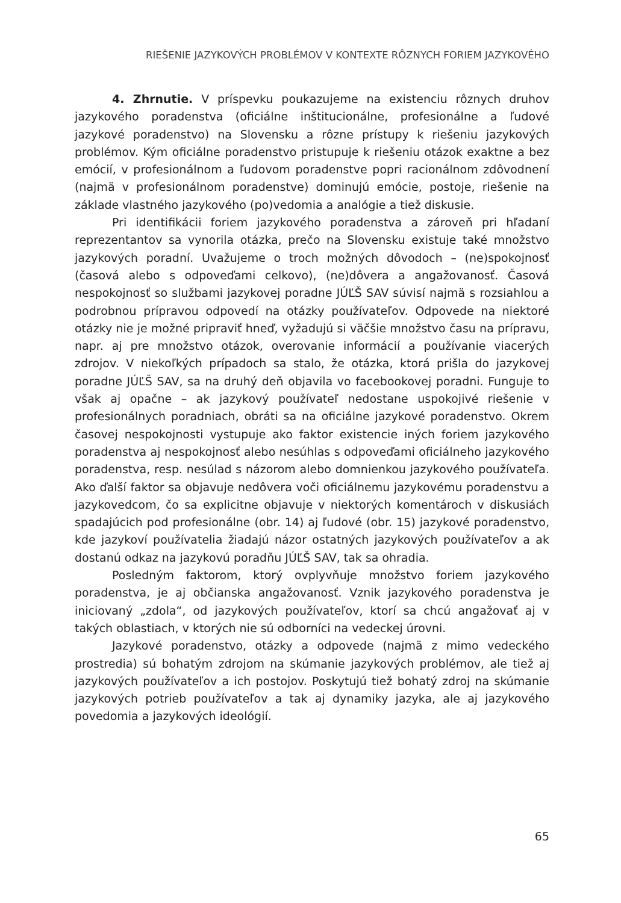RIEŠENIE JAZYKOVÝCH PROBLÉMOV V KONTEXTE RÔZNYCH FORIEM JAZYKOVÉHO
4. Zhrnutie. V príspevku poukazujeme na existenciu rôznych druhov jazykového poradenstva (oficiálne inštitucionálne, profesionálne a ľudové jazykové poradenstvo) na Slovensku a rôzne prístupy k riešeniu jazykových problémov. Kým oficiálne poradenstvo pristupuje k riešeniu otázok exaktne a bez emócií, v profesionálnom a ľudovom poradenstve popri racionálnom zdôvodnení (najmä v profesionálnom poradenstve) dominujú emócie, postoje, riešenie na základe vlastného jazykového (po)vedomia a analógie a tiež diskusie.
Pri identifikácii foriem jazykového poradenstva a zároveň pri hľadaní reprezentantov sa vynorila otázka, prečo na Slovensku existuje také množstvo jazykových poradní. Uvažujeme o troch možných dôvodoch – (ne)spokojnosť (časová alebo s odpoveďami celkovo), (ne)dôvera a angažovanosť. Časová nespokojnosť so službami jazykovej poradne JÚĽŠ SAV súvisí najmä s rozsiahlou a podrobnou prípravou odpovedí na otázky používateľov. Odpovede na niektoré otázky nie je možné pripraviť hneď, vyžadujú si väčšie množstvo času na prípravu, napr. aj pre množstvo otázok, overovanie informácií a používanie viacerých zdrojov. V niekoľkých prípadoch sa stalo, že otázka, ktorá prišla do jazykovej poradne JÚĽŠ SAV, sa na druhý deň objavila vo facebookovej poradni. Funguje to však aj opačne – ak jazykový používateľ nedostane uspokojivé riešenie v profesionálnych poradniach, obráti sa na oficiálne jazykové poradenstvo. Okrem časovej nespokojnosti vystupuje ako faktor existencie iných foriem jazykového poradenstva aj nespokojnosť alebo nesúhlas s odpoveďami oficiálneho jazykového poradenstva, resp. nesúlad s názorom alebo domnienkou jazykového používateľa. Ako ďalší faktor sa objavuje nedôvera voči oficiálnemu jazykovému poradenstvu a jazykovedcom, čo sa explicitne objavuje v niektorých komentároch v diskusiách spadajúcich pod profesionálne (obr. 14) aj ľudové (obr. 15) jazykové poradenstvo, kde jazykoví používatelia žiadajú názor ostatných jazykových používateľov a ak dostanú odkaz na jazykovú poradňu JÚĽŠ SAV, tak sa ohradia.
Posledným faktorom, ktorý ovplyvňuje množstvo foriem jazykového poradenstva, je aj občianska angažovanosť. Vznik jazykového poradenstva je iniciovaný „zdola“, od jazykových používateľov, ktorí sa chcú angažovať aj v takých oblastiach, v ktorých nie sú odborníci na vedeckej úrovni.
Jazykové poradenstvo, otázky a odpovede (najmä z mimo vedeckého prostredia) sú bohatým zdrojom na skúmanie jazykových problémov, ale tiež aj jazykových používateľov a ich postojov. Poskytujú tiež bohatý zdroj na skúmanie jazykových potrieb používateľov a tak aj dynamiky jazyka, ale aj jazykového povedomia a jazykových ideológií.
65